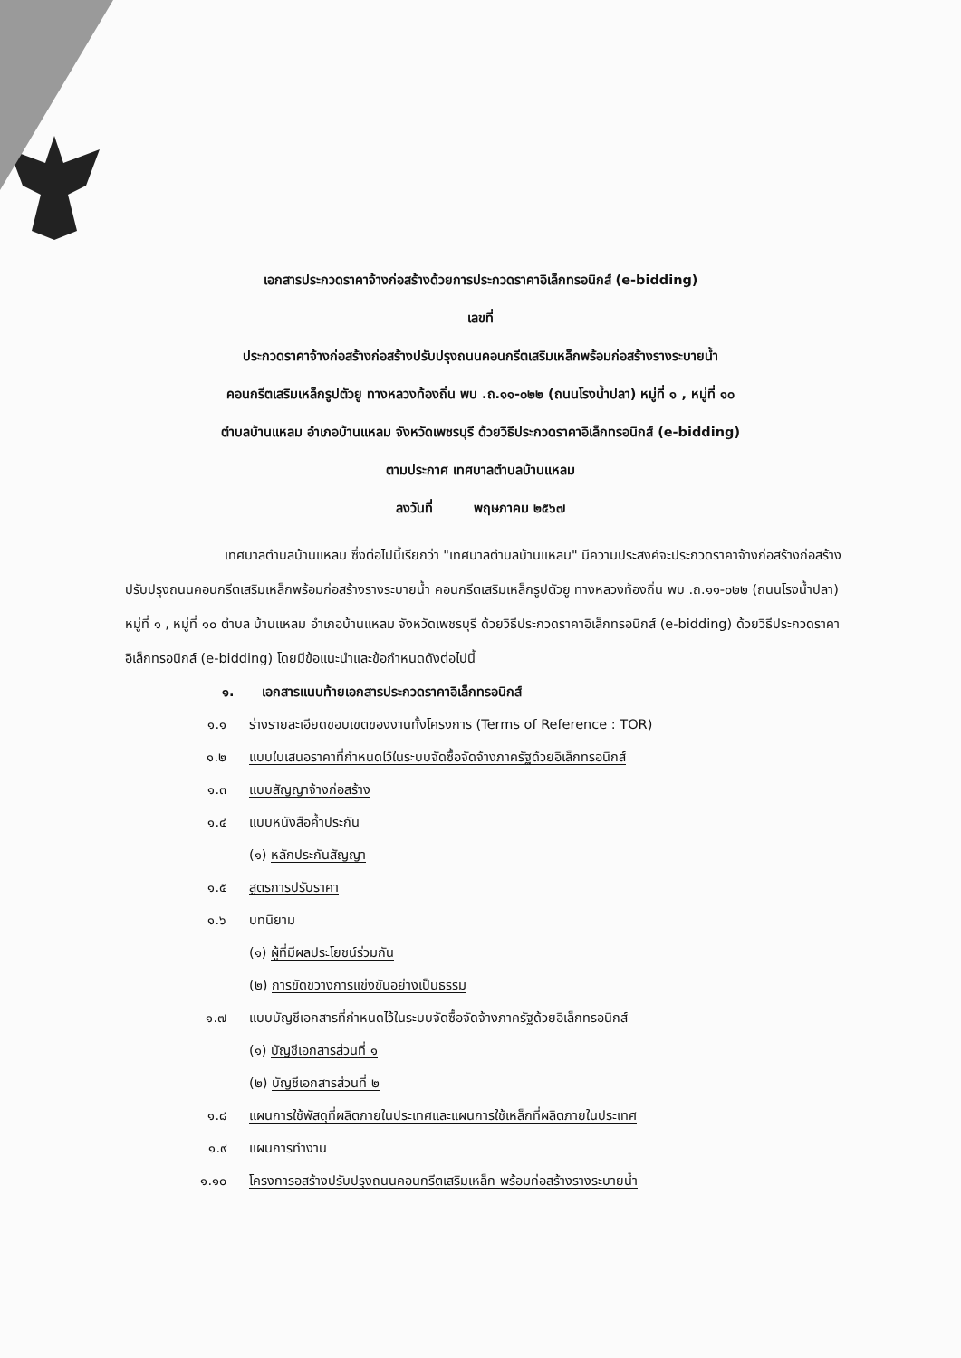เอกสารประกวดราคาจ้างก่อสร้างด้วยการประกวดราคาอิเล็กทรอนิกส์ (e-bidding)
เลขที่
ประกวดราคาจ้างก่อสร้างก่อสร้างปรับปรุงถนนคอนกรีตเสริมเหล็กพร้อมก่อสร้างรางระบายน้ำ
คอนกรีตเสริมเหล็กรูปตัวยู ทางหลวงท้องถิ่น พบ .ถ.๑๑-๐๒๒ (ถนนโรงน้ำปลา) หมู่ที่ ๑ , หมู่ที่ ๑๐
ตำบลบ้านแหลม อำเภอบ้านแหลม จังหวัดเพชรบุรี ด้วยวิธีประกวดราคาอิเล็กทรอนิกส์ (e-bidding)
ตามประกาศ เทศบาลตำบลบ้านแหลม
ลงวันที่ พฤษภาคม ๒๕๖๗
เทศบาลตำบลบ้านแหลม ซึ่งต่อไปนี้เรียกว่า "เทศบาลตำบลบ้านแหลม" มีความประสงค์จะประกวดราคาจ้างก่อสร้างก่อสร้างปรับปรุงถนนคอนกรีตเสริมเหล็กพร้อมก่อสร้างรางระบายน้ำ คอนกรีตเสริมเหล็กรูปตัวยู ทางหลวงท้องถิ่น พบ .ถ.๑๑-๐๒๒ (ถนนโรงน้ำปลา) หมู่ที่ ๑ , หมู่ที่ ๑๐ ตำบล บ้านแหลม อำเภอบ้านแหลม จังหวัดเพชรบุรี ด้วยวิธีประกวดราคาอิเล็กทรอนิกส์ (e-bidding) ด้วยวิธีประกวดราคาอิเล็กทรอนิกส์ (e-bidding) โดยมีข้อแนะนำและข้อกำหนดดังต่อไปนี้
๑. เอกสารแนบท้ายเอกสารประกวดราคาอิเล็กทรอนิกส์
๑.๑ ร่างรายละเอียดขอบเขตของงานทั้งโครงการ (Terms of Reference : TOR)
๑.๒ แบบใบเสนอราคาที่กำหนดไว้ในระบบจัดซื้อจัดจ้างภาครัฐด้วยอิเล็กทรอนิกส์
๑.๓ แบบสัญญาจ้างก่อสร้าง
๑.๔ แบบหนังสือค้ำประกัน
(๑) หลักประกันสัญญา
๑.๕ สูตรการปรับราคา
๑.๖ บทนิยาม
(๑) ผู้ที่มีผลประโยชน์ร่วมกัน
(๒) การขัดขวางการแข่งขันอย่างเป็นธรรม
๑.๗ แบบบัญชีเอกสารที่กำหนดไว้ในระบบจัดซื้อจัดจ้างภาครัฐด้วยอิเล็กทรอนิกส์
(๑) บัญชีเอกสารส่วนที่ ๑
(๒) บัญชีเอกสารส่วนที่ ๒
๑.๘ แผนการใช้พัสดุที่ผลิตภายในประเทศและแผนการใช้เหล็กที่ผลิตภายในประเทศ
๑.๙ แผนการทำงาน
๑.๑๐ โครงการอสร้างปรับปรุงถนนคอนกรีตเสริมเหล็ก พร้อมก่อสร้างรางระบายน้ำ